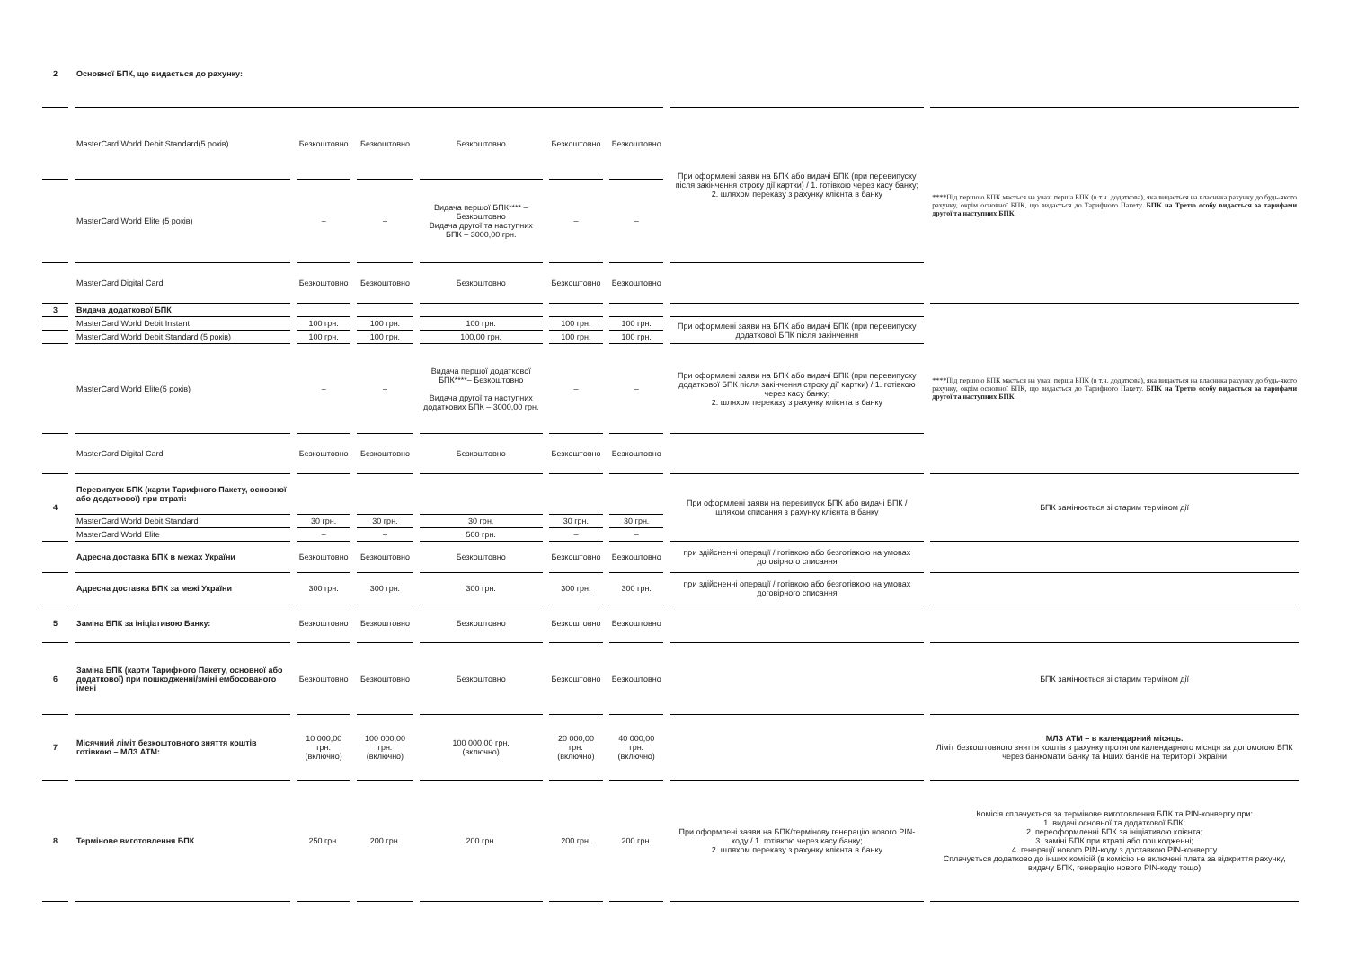| 2 | Основної БПК, що видається до рахунку: | | | | | | | |
| | MasterCard World Debit Standard(5 років) | Безкоштовно | Безкоштовно | Безкоштовно | Безкоштовно | Безкоштовно | При оформлені заяви на БПК або видачі БПК (при перевипуску після закінчення строку дії картки) / 1. готівкою через касу банку; 2. шляхом переказу з рахунку клієнта в банку | ****Під першою БПК мається на увазі перша БПК (в т.ч. додаткова), яка видається на власника рахунку до будь-якого рахунку, окрім основної БПК, що видається до Тарифного Пакету. БПК на Третю особу видається за тарифами другої та наступних БПК. |
| | MasterCard World Elite (5 років) | – | – | Видача першої БПК**** – Безкоштовно Видача другої та наступних БПК – 3000,00 грн. | – | – | | |
| | MasterCard Digital Card | Безкоштовно | Безкоштовно | Безкоштовно | Безкоштовно | Безкоштовно | | |
| 3 | Видача додаткової БПК | | | | | | | ****Під першою БПК мається на увазі перша БПК (в т.ч. додаткова), яка видається на власника рахунку до будь-якого рахунку, окрім основної БПК, що видається до Тарифного Пакету. БПК на Третю особу видається за тарифами другої та наступних БПК. |
| | MasterCard World Debit Instant | 100 грн. | 100 грн. | 100 грн. | 100 грн. | 100 грн. | При оформлені заяви на БПК або видачі БПК (при перевипуску додаткової БПК після закінчення | |
| | MasterCard World Debit Standard (5 років) | 100 грн. | 100 грн. | 100,00 грн. | 100 грн. | 100 грн. | | |
| | MasterCard World Elite(5 років) | – | – | Видача першої додаткової БПК****– Безкоштовно Видача другої та наступних додаткових БПК – 3000,00 грн. | – | – | При оформлені заяви на БПК або видачі БПК (при перевипуску додаткової БПК після закінчення строку дії картки) / 1. готівкою через касу банку; 2. шляхом переказу з рахунку клієнта в банку | |
| | MasterCard Digital Card | Безкоштовно | Безкоштовно | Безкоштовно | Безкоштовно | Безкоштовно | | |
| 4 | Перевипуск БПК (карти Тарифного Пакету, основної або додаткової) при втраті: | | | | | | При оформлені заяви на перевипуск БПК або видачі БПК / шляхом списання з рахунку клієнта в банку | БПК замінюється зі старим терміном дії |
| | MasterCard World Debit Standard | 30 грн. | 30 грн. | 30 грн. | 30 грн. | 30 грн. | | |
| | MasterCard World Elite | – | – | 500 грн. | – | – | | |
| | Адресна доставка БПК в межах України | Безкоштовно | Безкоштовно | Безкоштовно | Безкоштовно | Безкоштовно | при здійсненні операції / готівкою або безготівкою на умовах договірного списання | |
| | Адресна доставка БПК за межі України | 300 грн. | 300 грн. | 300 грн. | 300 грн. | 300 грн. | при здійсненні операції / готівкою або безготівкою на умовах договірного списання | |
| 5 | Заміна БПК за ініціативою Банку: | Безкоштовно | Безкоштовно | Безкоштовно | Безкоштовно | Безкоштовно | | |
| 6 | Заміна БПК (карти Тарифного Пакету, основної або додаткової) при пошкодженні/зміні ембосованого імені | Безкоштовно | Безкоштовно | Безкоштовно | Безкоштовно | Безкоштовно | | БПК замінюється зі старим терміном дії |
| 7 | Місячний ліміт безкоштовного зняття коштів готівкою – МЛЗ АТМ: | 10 000,00 грн. (включно) | 100 000,00 грн. (включно) | 100 000,00 грн. (включно) | 20 000,00 грн. (включно) | 40 000,00 грн. (включно) | | МЛЗ АТМ – в календарний місяць. Ліміт безкоштовного зняття коштів з рахунку протягом календарного місяця за допомогою БПК через банкомати Банку та інших банків на території України |
| 8 | Термінове виготовлення БПК | 250 грн. | 200 грн. | 200 грн. | 200 грн. | 200 грн. | При оформлені заяви на БПК/термінову генерацію нового PIN-коду / 1. готівкою через касу банку; 2. шляхом переказу з рахунку клієнта в банку | Комісія сплачується за термінове виготовлення БПК та PIN-конверту при: 1. видачі основної та додаткової БПК; 2. переоформленні БПК за ініціативою клієнта; 3. заміні БПК при втраті або пошкодженні; 4. генерації нового PIN-коду з доставкою PIN-конверту Сплачується додатково до інших комісій (в комісію не включені плата за відкриття рахунку, видачу БПК, генерацію нового PIN-коду тощо) |